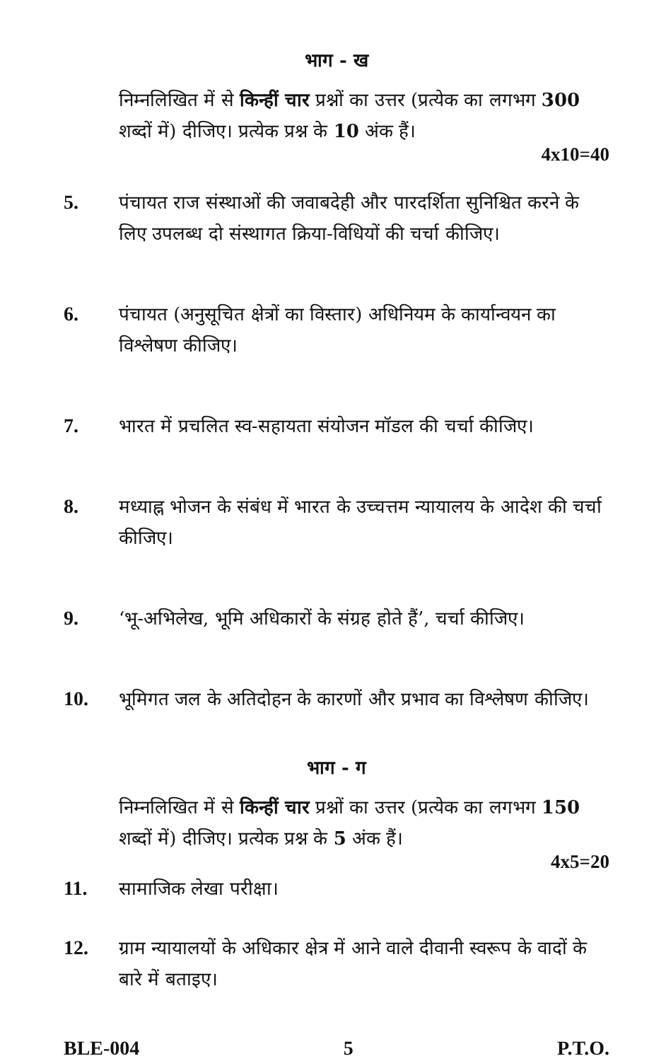भाग - ख
निम्नलिखित में से किन्हीं चार प्रश्नों का उत्तर (प्रत्येक का लगभग 300 शब्दों में) दीजिए। प्रत्येक प्रश्न के 10 अंक हैं।
4x10=40
5. पंचायत राज संस्थाओं की जवाबदेही और पारदर्शिता सुनिश्चित करने के लिए उपलब्ध दो संस्थागत क्रिया-विधियों की चर्चा कीजिए।
6. पंचायत (अनुसूचित क्षेत्रों का विस्तार) अधिनियम के कार्यान्वयन का विश्लेषण कीजिए।
7. भारत में प्रचलित स्व-सहायता संयोजन मॉडल की चर्चा कीजिए।
8. मध्याह्न भोजन के संबंध में भारत के उच्चत्तम न्यायालय के आदेश की चर्चा कीजिए।
9. ‘भू-अभिलेख, भूमि अधिकारों के संग्रह होते हैं’, चर्चा कीजिए।
10. भूमिगत जल के अतिदोहन के कारणों और प्रभाव का विश्लेषण कीजिए।
भाग - ग
निम्नलिखित में से किन्हीं चार प्रश्नों का उत्तर (प्रत्येक का लगभग 150 शब्दों में) दीजिए। प्रत्येक प्रश्न के 5 अंक हैं।
4x5=20
11. सामाजिक लेखा परीक्षा।
12. ग्राम न्यायालयों के अधिकार क्षेत्र में आने वाले दीवानी स्वरूप के वादों के बारे में बताइए।
BLE-004 5 P.T.O.